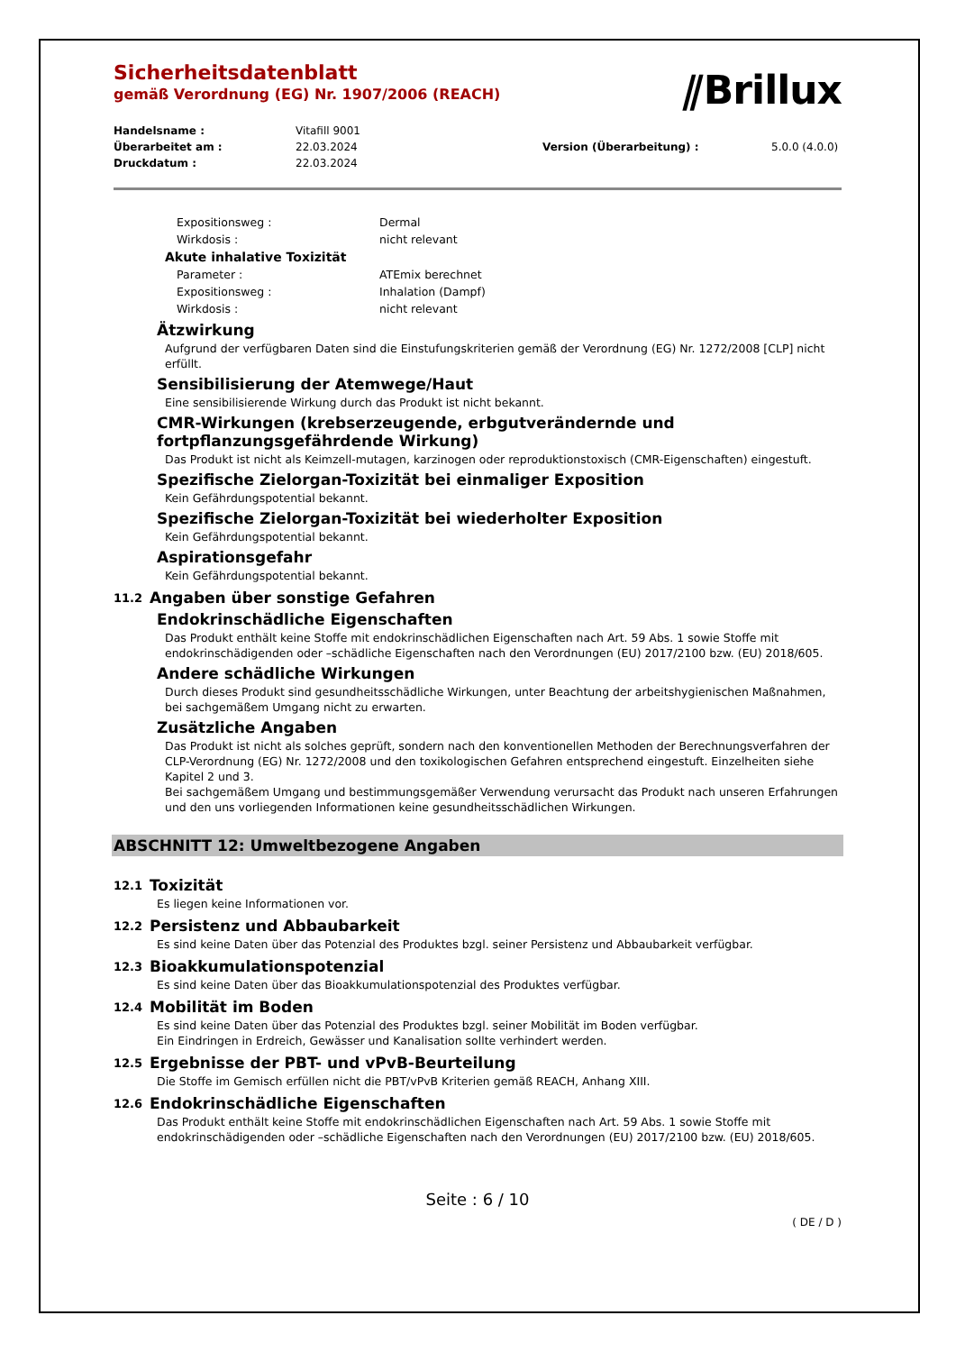⫽Brillux
Sicherheitsdatenblatt
gemäß Verordnung (EG) Nr. 1907/2006 (REACH)
Handelsname : Vitafill 9001 Überarbeitet am : 22.03.2024 Version (Überarbeitung) : 5.0.0 (4.0.0) Druckdatum : 22.03.2024
Expositionsweg : Dermal Wirkdosis : nicht relevant
Akute inhalative Toxizität
Parameter : ATEmix berechnet Expositionsweg : Inhalation (Dampf) Wirkdosis : nicht relevant
Ätzwirkung
Aufgrund der verfügbaren Daten sind die Einstufungskriterien gemäß der Verordnung (EG) Nr. 1272/2008 [CLP] nicht erfüllt.
Sensibilisierung der Atemwege/Haut
Eine sensibilisierende Wirkung durch das Produkt ist nicht bekannt.
CMR-Wirkungen (krebserzeugende, erbgutverändernde und fortpflanzungsgefährdende Wirkung)
Das Produkt ist nicht als Keimzell-mutagen, karzinogen oder reproduktionstoxisch (CMR-Eigenschaften) eingestuft.
Spezifische Zielorgan-Toxizität bei einmaliger Exposition
Kein Gefährdungspotential bekannt.
Spezifische Zielorgan-Toxizität bei wiederholter Exposition
Kein Gefährdungspotential bekannt.
Aspirationsgefahr
Kein Gefährdungspotential bekannt.
11.2 Angaben über sonstige Gefahren
Endokrinschädliche Eigenschaften
Das Produkt enthält keine Stoffe mit endokrinschädlichen Eigenschaften nach Art. 59 Abs. 1 sowie Stoffe mit endokrinschädigenden oder –schädliche Eigenschaften nach den Verordnungen (EU) 2017/2100 bzw. (EU) 2018/605.
Andere schädliche Wirkungen
Durch dieses Produkt sind gesundheitsschädliche Wirkungen, unter Beachtung der arbeitshygienischen Maßnahmen, bei sachgemäßem Umgang nicht zu erwarten.
Zusätzliche Angaben
Das Produkt ist nicht als solches geprüft, sondern nach den konventionellen Methoden der Berechnungsverfahren der CLP-Verordnung (EG) Nr. 1272/2008 und den toxikologischen Gefahren entsprechend eingestuft. Einzelheiten siehe Kapitel 2 und 3.
Bei sachgemäßem Umgang und bestimmungsgemäßer Verwendung verursacht das Produkt nach unseren Erfahrungen und den uns vorliegenden Informationen keine gesundheitsschädlichen Wirkungen.
ABSCHNITT 12: Umweltbezogene Angaben
12.1 Toxizität
Es liegen keine Informationen vor.
12.2 Persistenz und Abbaubarkeit
Es sind keine Daten über das Potenzial des Produktes bzgl. seiner Persistenz und Abbaubarkeit verfügbar.
12.3 Bioakkumulationspotenzial
Es sind keine Daten über das Bioakkumulationspotenzial des Produktes verfügbar.
12.4 Mobilität im Boden
Es sind keine Daten über das Potenzial des Produktes bzgl. seiner Mobilität im Boden verfügbar.
Ein Eindringen in Erdreich, Gewässer und Kanalisation sollte verhindert werden.
12.5 Ergebnisse der PBT- und vPvB-Beurteilung
Die Stoffe im Gemisch erfüllen nicht die PBT/vPvB Kriterien gemäß REACH, Anhang XIII.
12.6 Endokrinschädliche Eigenschaften
Das Produkt enthält keine Stoffe mit endokrinschädlichen Eigenschaften nach Art. 59 Abs. 1 sowie Stoffe mit endokrinschädigenden oder –schädliche Eigenschaften nach den Verordnungen (EU) 2017/2100 bzw. (EU) 2018/605.
Seite : 6 / 10
( DE / D )